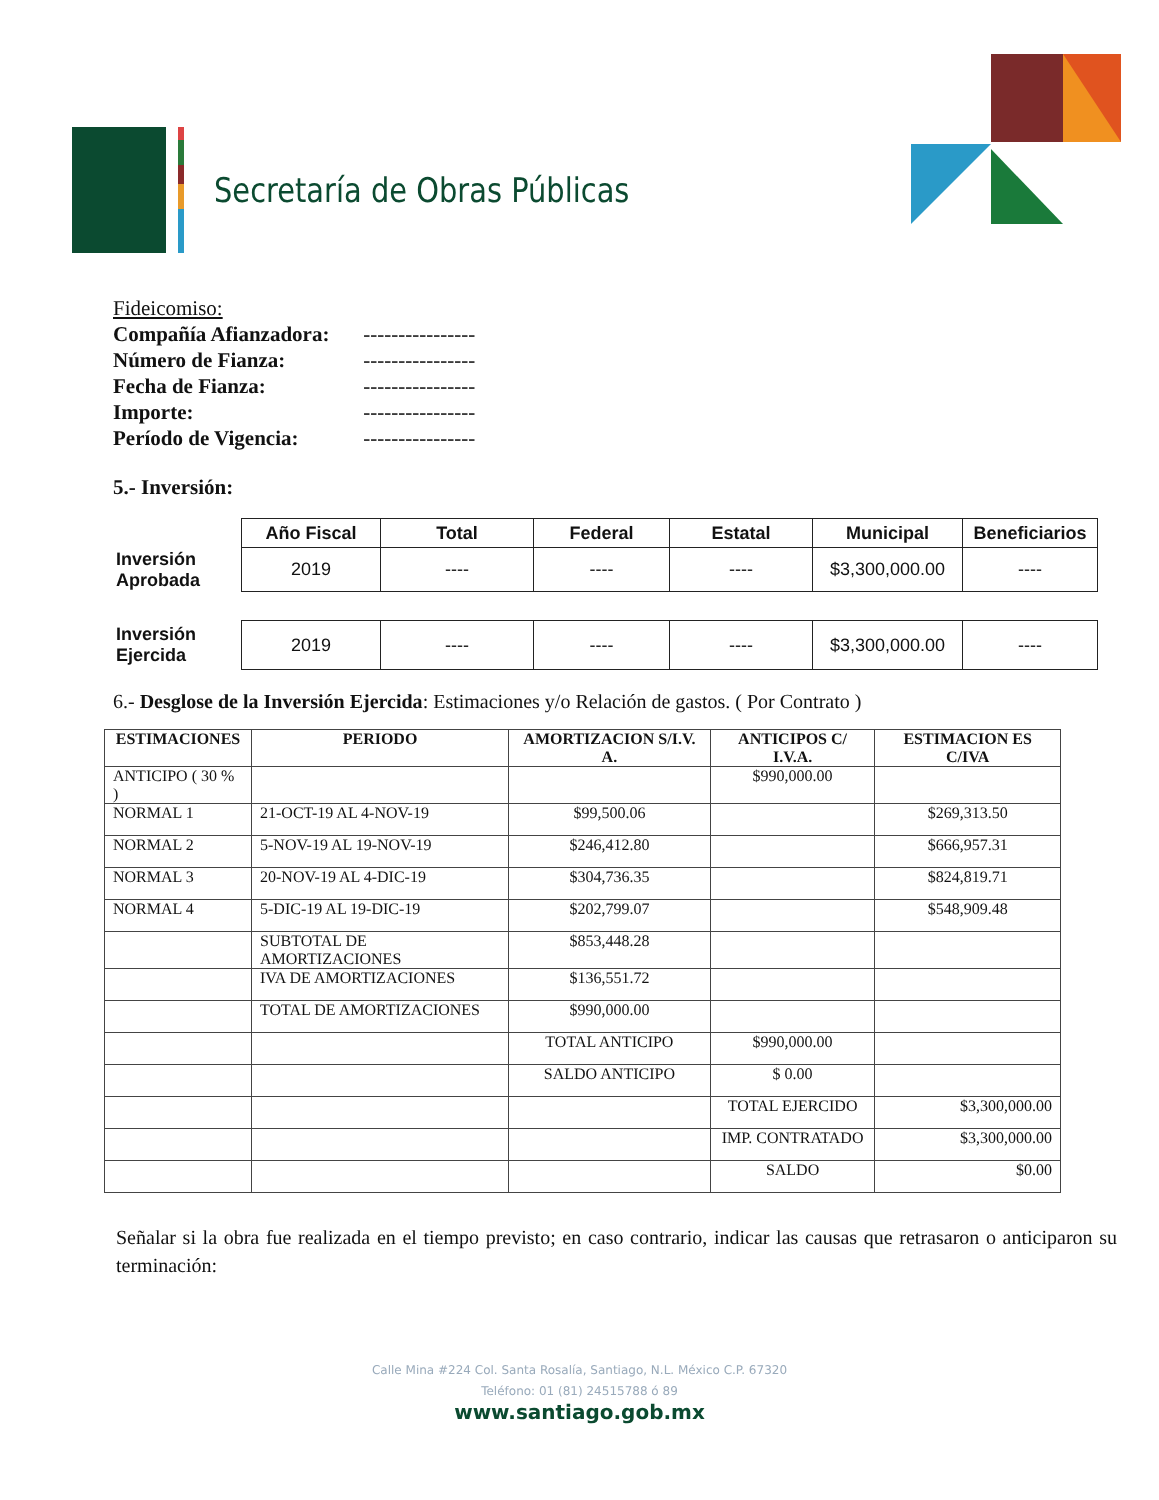Secretaría de Obras Públicas
Fideicomiso:
Compañía Afianzadora: ----------------
Número de Fianza: ----------------
Fecha de Fianza: ----------------
Importe: ----------------
Período de Vigencia: ----------------
5.- Inversión:
| | Año Fiscal | Total | Federal | Estatal | Municipal | Beneficiarios |
| Inversión Aprobada | 2019 | ---- | ---- | ---- | $3,300,000.00 | ---- |
| Inversión Ejercida | 2019 | ---- | ---- | ---- | $3,300,000.00 | ---- |
6.- Desglose de la Inversión Ejercida: Estimaciones y/o Relación de gastos. ( Por Contrato )
| ESTIMACIONES | PERIODO | AMORTIZACION S/I.V. A. | ANTICIPOS C/ I.V.A. | ESTIMACION ES C/IVA |
| --- | --- | --- | --- | --- |
| ANTICIPO ( 30 % ) | | | $990,000.00 | |
| NORMAL 1 | 21-OCT-19 AL 4-NOV-19 | $99,500.06 | | $269,313.50 |
| NORMAL 2 | 5-NOV-19 AL 19-NOV-19 | $246,412.80 | | $666,957.31 |
| NORMAL 3 | 20-NOV-19 AL 4-DIC-19 | $304,736.35 | | $824,819.71 |
| NORMAL 4 | 5-DIC-19 AL 19-DIC-19 | $202,799.07 | | $548,909.48 |
| | SUBTOTAL DE AMORTIZACIONES | $853,448.28 | | |
| | IVA DE AMORTIZACIONES | $136,551.72 | | |
| | TOTAL DE AMORTIZACIONES | $990,000.00 | | |
| | | TOTAL ANTICIPO | $990,000.00 | |
| | | SALDO ANTICIPO | $ 0.00 | |
| | | | TOTAL EJERCIDO | $3,300,000.00 |
| | | | IMP. CONTRATADO | $3,300,000.00 |
| | | | SALDO | $0.00 |
Señalar si la obra fue realizada en el tiempo previsto; en caso contrario, indicar las causas que retrasaron o anticiparon su terminación:
Calle Mina #224 Col. Santa Rosalía, Santiago, N.L. México C.P. 67320
Teléfono: 01 (81) 24515788 ó 89
www.santiago.gob.mx